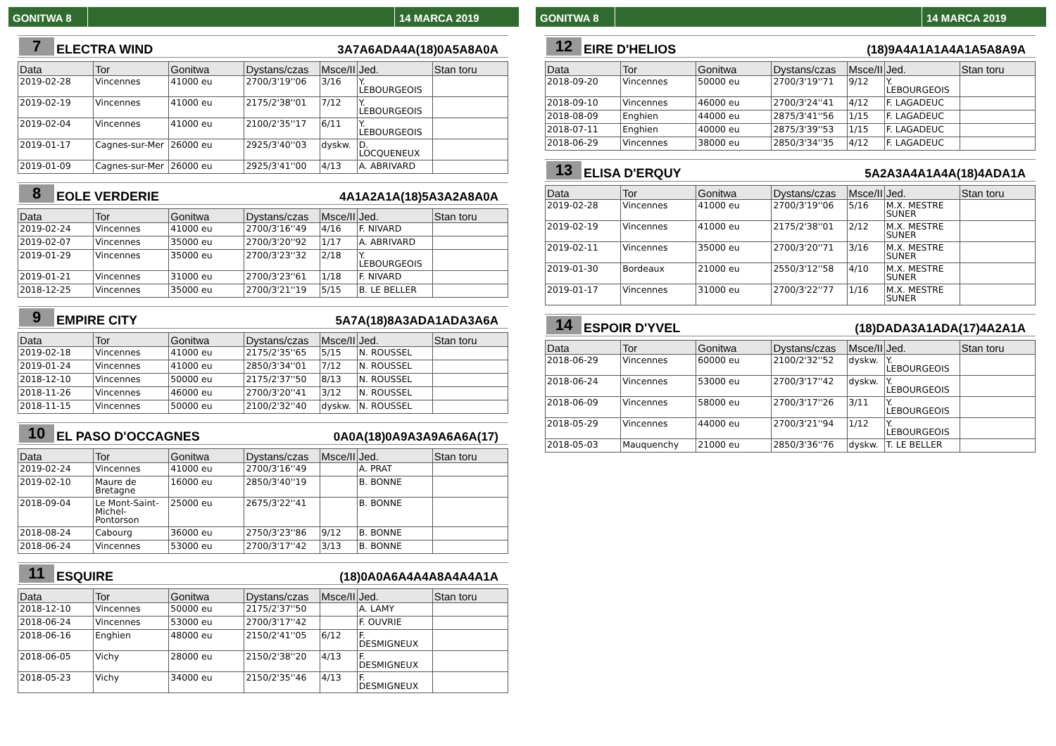GONITWA 8 14 MARCA 2019
7
ELECTRA WIND
3A7A6ADA4A(18)0A5A8A0A
| Data | Tor | Gonitwa | Dystans/czas | Msce/II | Jed. | Stan toru |
| --- | --- | --- | --- | --- | --- | --- |
| 2019-02-28 | Vincennes | 41000 eu | 2700/3'19''06 | 3/16 | Y. LEBOURGEOIS | |
| 2019-02-19 | Vincennes | 41000 eu | 2175/2'38''01 | 7/12 | Y. LEBOURGEOIS | |
| 2019-02-04 | Vincennes | 41000 eu | 2100/2'35''17 | 6/11 | Y. LEBOURGEOIS | |
| 2019-01-17 | Cagnes-sur-Mer | 26000 eu | 2925/3'40''03 | dyskw. | D. LOCQUENEUX | |
| 2019-01-09 | Cagnes-sur-Mer | 26000 eu | 2925/3'41''00 | 4/13 | A. ABRIVARD | |
8
EOLE VERDERIE
4A1A2A1A(18)5A3A2A8A0A
| Data | Tor | Gonitwa | Dystans/czas | Msce/II | Jed. | Stan toru |
| --- | --- | --- | --- | --- | --- | --- |
| 2019-02-24 | Vincennes | 41000 eu | 2700/3'16''49 | 4/16 | F. NIVARD | |
| 2019-02-07 | Vincennes | 35000 eu | 2700/3'20''92 | 1/17 | A. ABRIVARD | |
| 2019-01-29 | Vincennes | 35000 eu | 2700/3'23''32 | 2/18 | Y. LEBOURGEOIS | |
| 2019-01-21 | Vincennes | 31000 eu | 2700/3'23''61 | 1/18 | F. NIVARD | |
| 2018-12-25 | Vincennes | 35000 eu | 2700/3'21''19 | 5/15 | B. LE BELLER | |
9
EMPIRE CITY
5A7A(18)8A3ADA1ADA3A6A
| Data | Tor | Gonitwa | Dystans/czas | Msce/II | Jed. | Stan toru |
| --- | --- | --- | --- | --- | --- | --- |
| 2019-02-18 | Vincennes | 41000 eu | 2175/2'35''65 | 5/15 | N. ROUSSEL | |
| 2019-01-24 | Vincennes | 41000 eu | 2850/3'34''01 | 7/12 | N. ROUSSEL | |
| 2018-12-10 | Vincennes | 50000 eu | 2175/2'37''50 | 8/13 | N. ROUSSEL | |
| 2018-11-26 | Vincennes | 46000 eu | 2700/3'20''41 | 3/12 | N. ROUSSEL | |
| 2018-11-15 | Vincennes | 50000 eu | 2100/2'32''40 | dyskw. | N. ROUSSEL | |
10
EL PASO D'OCCAGNES
0A0A(18)0A9A3A9A6A6A(17)
| Data | Tor | Gonitwa | Dystans/czas | Msce/II | Jed. | Stan toru |
| --- | --- | --- | --- | --- | --- | --- |
| 2019-02-24 | Vincennes | 41000 eu | 2700/3'16''49 | | A. PRAT | |
| 2019-02-10 | Maure de Bretagne | 16000 eu | 2850/3'40''19 | | B. BONNE | |
| 2018-09-04 | Le Mont-Saint-Michel-Pontorson | 25000 eu | 2675/3'22''41 | | B. BONNE | |
| 2018-08-24 | Cabourg | 36000 eu | 2750/3'23''86 | 9/12 | B. BONNE | |
| 2018-06-24 | Vincennes | 53000 eu | 2700/3'17''42 | 3/13 | B. BONNE | |
11
ESQUIRE
(18)0A0A6A4A4A8A4A4A1A
| Data | Tor | Gonitwa | Dystans/czas | Msce/II | Jed. | Stan toru |
| --- | --- | --- | --- | --- | --- | --- |
| 2018-12-10 | Vincennes | 50000 eu | 2175/2'37''50 | | A. LAMY | |
| 2018-06-24 | Vincennes | 53000 eu | 2700/3'17''42 | | F. OUVRIE | |
| 2018-06-16 | Enghien | 48000 eu | 2150/2'41''05 | 6/12 | F. DESMIGNEUX | |
| 2018-06-05 | Vichy | 28000 eu | 2150/2'38''20 | 4/13 | F. DESMIGNEUX | |
| 2018-05-23 | Vichy | 34000 eu | 2150/2'35''46 | 4/13 | F. DESMIGNEUX | |
GONITWA 8 14 MARCA 2019
12
EIRE D'HELIOS
(18)9A4A1A1A4A1A5A8A9A
| Data | Tor | Gonitwa | Dystans/czas | Msce/II | Jed. | Stan toru |
| --- | --- | --- | --- | --- | --- | --- |
| 2018-09-20 | Vincennes | 50000 eu | 2700/3'19''71 | 9/12 | Y. LEBOURGEOIS | |
| 2018-09-10 | Vincennes | 46000 eu | 2700/3'24''41 | 4/12 | F. LAGADEUC | |
| 2018-08-09 | Enghien | 44000 eu | 2875/3'41''56 | 1/15 | F. LAGADEUC | |
| 2018-07-11 | Enghien | 40000 eu | 2875/3'39''53 | 1/15 | F. LAGADEUC | |
| 2018-06-29 | Vincennes | 38000 eu | 2850/3'34''35 | 4/12 | F. LAGADEUC | |
13
ELISA D'ERQUY
5A2A3A4A1A4A(18)4ADA1A
| Data | Tor | Gonitwa | Dystans/czas | Msce/II | Jed. | Stan toru |
| --- | --- | --- | --- | --- | --- | --- |
| 2019-02-28 | Vincennes | 41000 eu | 2700/3'19''06 | 5/16 | M.X. MESTRE SUNER | |
| 2019-02-19 | Vincennes | 41000 eu | 2175/2'38''01 | 2/12 | M.X. MESTRE SUNER | |
| 2019-02-11 | Vincennes | 35000 eu | 2700/3'20''71 | 3/16 | M.X. MESTRE SUNER | |
| 2019-01-30 | Bordeaux | 21000 eu | 2550/3'12''58 | 4/10 | M.X. MESTRE SUNER | |
| 2019-01-17 | Vincennes | 31000 eu | 2700/3'22''77 | 1/16 | M.X. MESTRE SUNER | |
14
ESPOIR D'YVEL
(18)DADA3A1ADA(17)4A2A1A
| Data | Tor | Gonitwa | Dystans/czas | Msce/II | Jed. | Stan toru |
| --- | --- | --- | --- | --- | --- | --- |
| 2018-06-29 | Vincennes | 60000 eu | 2100/2'32''52 | dyskw. | Y. LEBOURGEOIS | |
| 2018-06-24 | Vincennes | 53000 eu | 2700/3'17''42 | dyskw. | Y. LEBOURGEOIS | |
| 2018-06-09 | Vincennes | 58000 eu | 2700/3'17''26 | 3/11 | Y. LEBOURGEOIS | |
| 2018-05-29 | Vincennes | 44000 eu | 2700/3'21''94 | 1/12 | Y. LEBOURGEOIS | |
| 2018-05-03 | Mauquenchy | 21000 eu | 2850/3'36''76 | dyskw. | T. LE BELLER | |